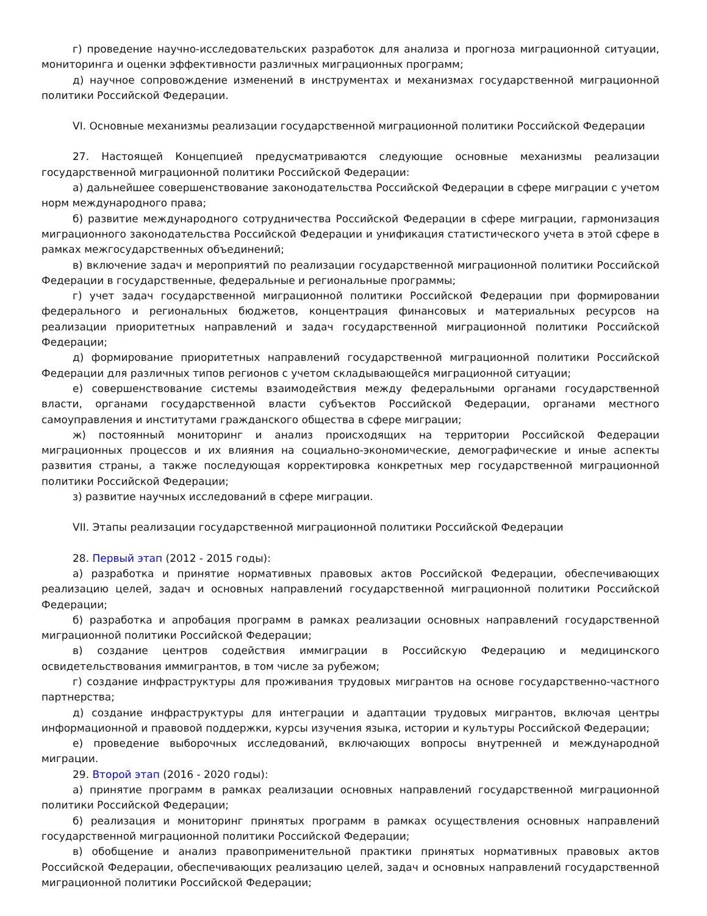г) проведение научно-исследовательских разработок для анализа и прогноза миграционной ситуации, мониторинга и оценки эффективности различных миграционных программ;
д) научное сопровождение изменений в инструментах и механизмах государственной миграционной политики Российской Федерации.
VI. Основные механизмы реализации государственной миграционной политики Российской Федерации
27. Настоящей Концепцией предусматриваются следующие основные механизмы реализации государственной миграционной политики Российской Федерации:
а) дальнейшее совершенствование законодательства Российской Федерации в сфере миграции с учетом норм международного права;
б) развитие международного сотрудничества Российской Федерации в сфере миграции, гармонизация миграционного законодательства Российской Федерации и унификация статистического учета в этой сфере в рамках межгосударственных объединений;
в) включение задач и мероприятий по реализации государственной миграционной политики Российской Федерации в государственные, федеральные и региональные программы;
г) учет задач государственной миграционной политики Российской Федерации при формировании федерального и региональных бюджетов, концентрация финансовых и материальных ресурсов на реализации приоритетных направлений и задач государственной миграционной политики Российской Федерации;
д) формирование приоритетных направлений государственной миграционной политики Российской Федерации для различных типов регионов с учетом складывающейся миграционной ситуации;
е) совершенствование системы взаимодействия между федеральными органами государственной власти, органами государственной власти субъектов Российской Федерации, органами местного самоуправления и институтами гражданского общества в сфере миграции;
ж) постоянный мониторинг и анализ происходящих на территории Российской Федерации миграционных процессов и их влияния на социально-экономические, демографические и иные аспекты развития страны, а также последующая корректировка конкретных мер государственной миграционной политики Российской Федерации;
з) развитие научных исследований в сфере миграции.
VII. Этапы реализации государственной миграционной политики Российской Федерации
28. Первый этап (2012 - 2015 годы):
а) разработка и принятие нормативных правовых актов Российской Федерации, обеспечивающих реализацию целей, задач и основных направлений государственной миграционной политики Российской Федерации;
б) разработка и апробация программ в рамках реализации основных направлений государственной миграционной политики Российской Федерации;
в) создание центров содействия иммиграции в Российскую Федерацию и медицинского освидетельствования иммигрантов, в том числе за рубежом;
г) создание инфраструктуры для проживания трудовых мигрантов на основе государственно-частного партнерства;
д) создание инфраструктуры для интеграции и адаптации трудовых мигрантов, включая центры информационной и правовой поддержки, курсы изучения языка, истории и культуры Российской Федерации;
е) проведение выборочных исследований, включающих вопросы внутренней и международной миграции.
29. Второй этап (2016 - 2020 годы):
а) принятие программ в рамках реализации основных направлений государственной миграционной политики Российской Федерации;
б) реализация и мониторинг принятых программ в рамках осуществления основных направлений государственной миграционной политики Российской Федерации;
в) обобщение и анализ правоприменительной практики принятых нормативных правовых актов Российской Федерации, обеспечивающих реализацию целей, задач и основных направлений государственной миграционной политики Российской Федерации;